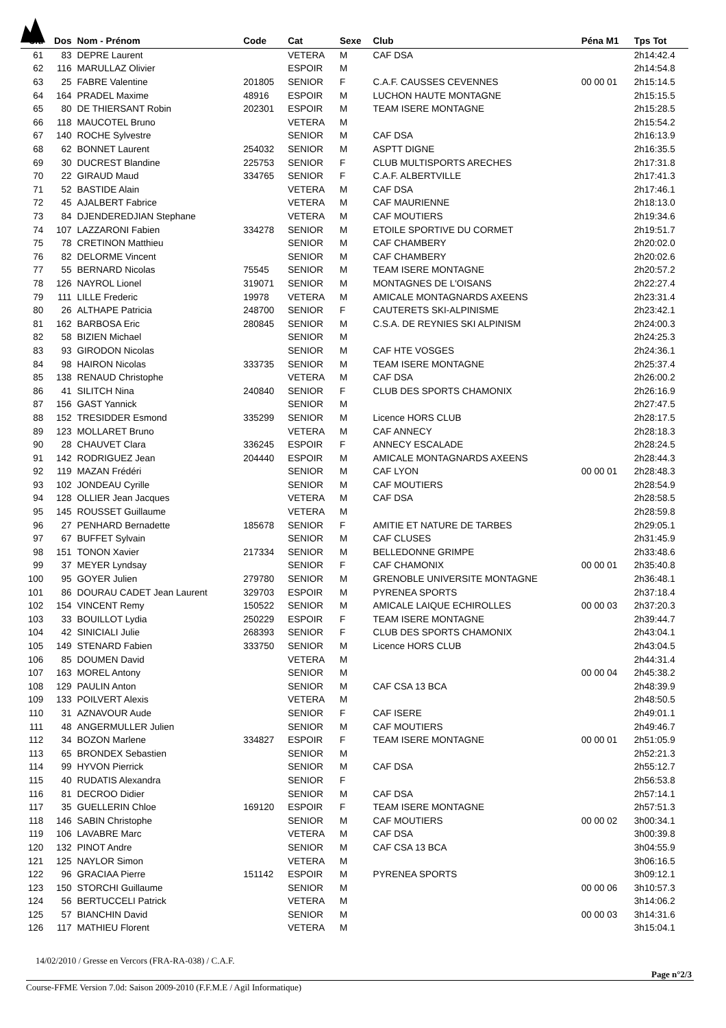| Clt. | Dos | Nom - Prénom | Code | Cat | Sexe | Club | Péna M1 | Tps Tot |
| --- | --- | --- | --- | --- | --- | --- | --- | --- |
| 61 | 83 | DEPRE Laurent | | VETERA | M | CAF DSA | | 2h14:42.4 |
| 62 | 116 | MARULLAZ Olivier | | ESPOIR | M | | | 2h14:54.8 |
| 63 | 25 | FABRE Valentine | 201805 | SENIOR | F | C.A.F. CAUSSES CEVENNES | 00 00 01 | 2h15:14.5 |
| 64 | 164 | PRADEL Maxime | 48916 | ESPOIR | M | LUCHON HAUTE MONTAGNE | | 2h15:15.5 |
| 65 | 80 | DE THIERSANT Robin | 202301 | ESPOIR | M | TEAM ISERE MONTAGNE | | 2h15:28.5 |
| 66 | 118 | MAUCOTEL Bruno | | VETERA | M | | | 2h15:54.2 |
| 67 | 140 | ROCHE Sylvestre | | SENIOR | M | CAF DSA | | 2h16:13.9 |
| 68 | 62 | BONNET Laurent | 254032 | SENIOR | M | ASPTT DIGNE | | 2h16:35.5 |
| 69 | 30 | DUCREST Blandine | 225753 | SENIOR | F | CLUB MULTISPORTS ARECHES | | 2h17:31.8 |
| 70 | 22 | GIRAUD Maud | 334765 | SENIOR | F | C.A.F. ALBERTVILLE | | 2h17:41.3 |
| 71 | 52 | BASTIDE Alain | | VETERA | M | CAF DSA | | 2h17:46.1 |
| 72 | 45 | AJALBERT Fabrice | | VETERA | M | CAF MAURIENNE | | 2h18:13.0 |
| 73 | 84 | DJENDEREDJIAN Stephane | | VETERA | M | CAF MOUTIERS | | 2h19:34.6 |
| 74 | 107 | LAZZARONI Fabien | 334278 | SENIOR | M | ETOILE SPORTIVE DU CORMET | | 2h19:51.7 |
| 75 | 78 | CRETINON Matthieu | | SENIOR | M | CAF CHAMBERY | | 2h20:02.0 |
| 76 | 82 | DELORME Vincent | | SENIOR | M | CAF CHAMBERY | | 2h20:02.6 |
| 77 | 55 | BERNARD Nicolas | 75545 | SENIOR | M | TEAM ISERE MONTAGNE | | 2h20:57.2 |
| 78 | 126 | NAYROL Lionel | 319071 | SENIOR | M | MONTAGNES DE L'OISANS | | 2h22:27.4 |
| 79 | 111 | LILLE Frederic | 19978 | VETERA | M | AMICALE MONTAGNARDS AXEENS | | 2h23:31.4 |
| 80 | 26 | ALTHAPE Patricia | 248700 | SENIOR | F | CAUTERETS SKI-ALPINISME | | 2h23:42.1 |
| 81 | 162 | BARBOSA Eric | 280845 | SENIOR | M | C.S.A. DE REYNIES SKI ALPINISM | | 2h24:00.3 |
| 82 | 58 | BIZIEN Michael | | SENIOR | M | | | 2h24:25.3 |
| 83 | 93 | GIRODON Nicolas | | SENIOR | M | CAF HTE VOSGES | | 2h24:36.1 |
| 84 | 98 | HAIRON Nicolas | 333735 | SENIOR | M | TEAM ISERE MONTAGNE | | 2h25:37.4 |
| 85 | 138 | RENAUD Christophe | | VETERA | M | CAF DSA | | 2h26:00.2 |
| 86 | 41 | SILITCH Nina | 240840 | SENIOR | F | CLUB DES SPORTS CHAMONIX | | 2h26:16.9 |
| 87 | 156 | GAST Yannick | | SENIOR | M | | | 2h27:47.5 |
| 88 | 152 | TRESIDDER Esmond | 335299 | SENIOR | M | Licence HORS CLUB | | 2h28:17.5 |
| 89 | 123 | MOLLARET Bruno | | VETERA | M | CAF ANNECY | | 2h28:18.3 |
| 90 | 28 | CHAUVET Clara | 336245 | ESPOIR | F | ANNECY ESCALADE | | 2h28:24.5 |
| 91 | 142 | RODRIGUEZ Jean | 204440 | ESPOIR | M | AMICALE MONTAGNARDS AXEENS | | 2h28:44.3 |
| 92 | 119 | MAZAN Frédéri | | SENIOR | M | CAF LYON | 00 00 01 | 2h28:48.3 |
| 93 | 102 | JONDEAU Cyrille | | SENIOR | M | CAF MOUTIERS | | 2h28:54.9 |
| 94 | 128 | OLLIER Jean Jacques | | VETERA | M | CAF DSA | | 2h28:58.5 |
| 95 | 145 | ROUSSET Guillaume | | VETERA | M | | | 2h28:59.8 |
| 96 | 27 | PENHARD Bernadette | 185678 | SENIOR | F | AMITIE ET NATURE DE TARBES | | 2h29:05.1 |
| 97 | 67 | BUFFET Sylvain | | SENIOR | M | CAF CLUSES | | 2h31:45.9 |
| 98 | 151 | TONON Xavier | 217334 | SENIOR | M | BELLEDONNE GRIMPE | | 2h33:48.6 |
| 99 | 37 | MEYER Lyndsay | | SENIOR | F | CAF CHAMONIX | 00 00 01 | 2h35:40.8 |
| 100 | 95 | GOYER Julien | 279780 | SENIOR | M | GRENOBLE UNIVERSITE MONTAGNE | | 2h36:48.1 |
| 101 | 86 | DOURAU CADET Jean Laurent | 329703 | ESPOIR | M | PYRENEA SPORTS | | 2h37:18.4 |
| 102 | 154 | VINCENT Remy | 150522 | SENIOR | M | AMICALE LAIQUE ECHIROLLES | 00 00 03 | 2h37:20.3 |
| 103 | 33 | BOUILLOT Lydia | 250229 | ESPOIR | F | TEAM ISERE MONTAGNE | | 2h39:44.7 |
| 104 | 42 | SINICIALI Julie | 268393 | SENIOR | F | CLUB DES SPORTS CHAMONIX | | 2h43:04.1 |
| 105 | 149 | STENARD Fabien | 333750 | SENIOR | M | Licence HORS CLUB | | 2h43:04.5 |
| 106 | 85 | DOUMEN David | | VETERA | M | | | 2h44:31.4 |
| 107 | 163 | MOREL Antony | | SENIOR | M | | 00 00 04 | 2h45:38.2 |
| 108 | 129 | PAULIN Anton | | SENIOR | M | CAF CSA 13 BCA | | 2h48:39.9 |
| 109 | 133 | POILVERT Alexis | | VETERA | M | | | 2h48:50.5 |
| 110 | 31 | AZNAVOUR Aude | | SENIOR | F | CAF ISERE | | 2h49:01.1 |
| 111 | 48 | ANGERMULLER Julien | | SENIOR | M | CAF MOUTIERS | | 2h49:46.7 |
| 112 | 34 | BOZON Marlene | 334827 | ESPOIR | F | TEAM ISERE MONTAGNE | 00 00 01 | 2h51:05.9 |
| 113 | 65 | BRONDEX Sebastien | | SENIOR | M | | | 2h52:21.3 |
| 114 | 99 | HYVON Pierrick | | SENIOR | M | CAF DSA | | 2h55:12.7 |
| 115 | 40 | RUDATIS Alexandra | | SENIOR | F | | | 2h56:53.8 |
| 116 | 81 | DECROO Didier | | SENIOR | M | CAF DSA | | 2h57:14.1 |
| 117 | 35 | GUELLERIN Chloe | 169120 | ESPOIR | F | TEAM ISERE MONTAGNE | | 2h57:51.3 |
| 118 | 146 | SABIN Christophe | | SENIOR | M | CAF MOUTIERS | 00 00 02 | 3h00:34.1 |
| 119 | 106 | LAVABRE Marc | | VETERA | M | CAF DSA | | 3h00:39.8 |
| 120 | 132 | PINOT Andre | | SENIOR | M | CAF CSA 13 BCA | | 3h04:55.9 |
| 121 | 125 | NAYLOR Simon | | VETERA | M | | | 3h06:16.5 |
| 122 | 96 | GRACIAA Pierre | 151142 | ESPOIR | M | PYRENEA SPORTS | | 3h09:12.1 |
| 123 | 150 | STORCHI Guillaume | | SENIOR | M | | 00 00 06 | 3h10:57.3 |
| 124 | 56 | BERTUCCELI Patrick | | VETERA | M | | | 3h14:06.2 |
| 125 | 57 | BIANCHIN David | | SENIOR | M | | 00 00 03 | 3h14:31.6 |
| 126 | 117 | MATHIEU Florent | | VETERA | M | | | 3h15:04.1 |
14/02/2010 / Gresse en Vercors (FRA-RA-038) / C.A.F.
Page n°2/3
Course-FFME Version 7.0d: Saison 2009-2010 (F.F.M.E / Agil Informatique)